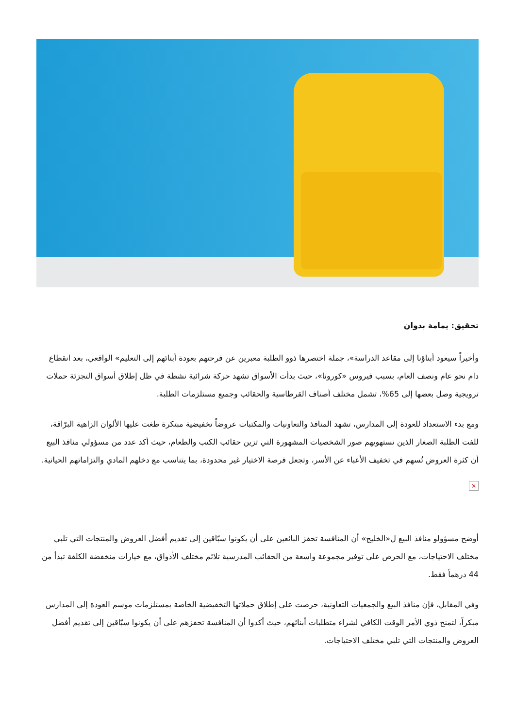تحقيق: يمامة بدوان
وأخيراً سيعود أبناؤنا إلى مقاعد الدراسة»، جملة اختصرها ذوو الطلبة معبرين عن فرحتهم بعودة أبنائهم إلى التعليم» الواقعي، بعد انقطاع دام نحو عام ونصف العام، بسبب فيروس «كورونا»، حيث بدأت الأسواق تشهد حركة شرائية نشطة في ظل إطلاق أسواق التجزئة حملات ترويجية وصل بعضها إلى 65%، تشمل مختلف أصناف القرطاسية والحقائب وجميع مستلزمات الطلبة.
ومع بدء الاستعداد للعودة إلى المدارس، تشهد المنافذ والتعاونيات والمكتبات عروضاً تخفيضية مبتكرة طغت عليها الألوان الزاهية البرّاقة، للفت الطلبة الصغار الذين تستهويهم صور الشخصيات المشهورة التي تزين حقائب الكتب والطعام، حيث أكد عدد من مسؤولي منافذ البيع أن كثرة العروض تُسهم في تخفيف الأعباء عن الأسر، وتجعل فرصة الاختيار غير محدودة، بما يتناسب مع دخلهم المادي والتزاماتهم الحياتية.
×
أوضح مسؤولو منافذ البيع ل«الخليج» أن المنافسة تحفز البائعين على أن يكونوا سبّاقين إلى تقديم أفضل العروض والمنتجات التي تلبي مختلف الاحتياجات، مع الحرص على توفير مجموعة واسعة من الحقائب المدرسية تلائم مختلف الأذواق، مع خيارات منخفضة الكلفة تبدأ من 44 درهماً فقط.
وفي المقابل، فإن منافذ البيع والجمعيات التعاونية، حرصت على إطلاق حملاتها التخفيضية الخاصة بمستلزمات موسم العودة إلى المدارس مبكراً، لتمنح ذوي الأمر الوقت الكافي لشراء متطلبات أبنائهم، حيث أكدوا أن المنافسة تحفزهم على أن يكونوا سبّاقين إلى تقديم أفضل العروض والمنتجات التي تلبي مختلف الاحتياجات.